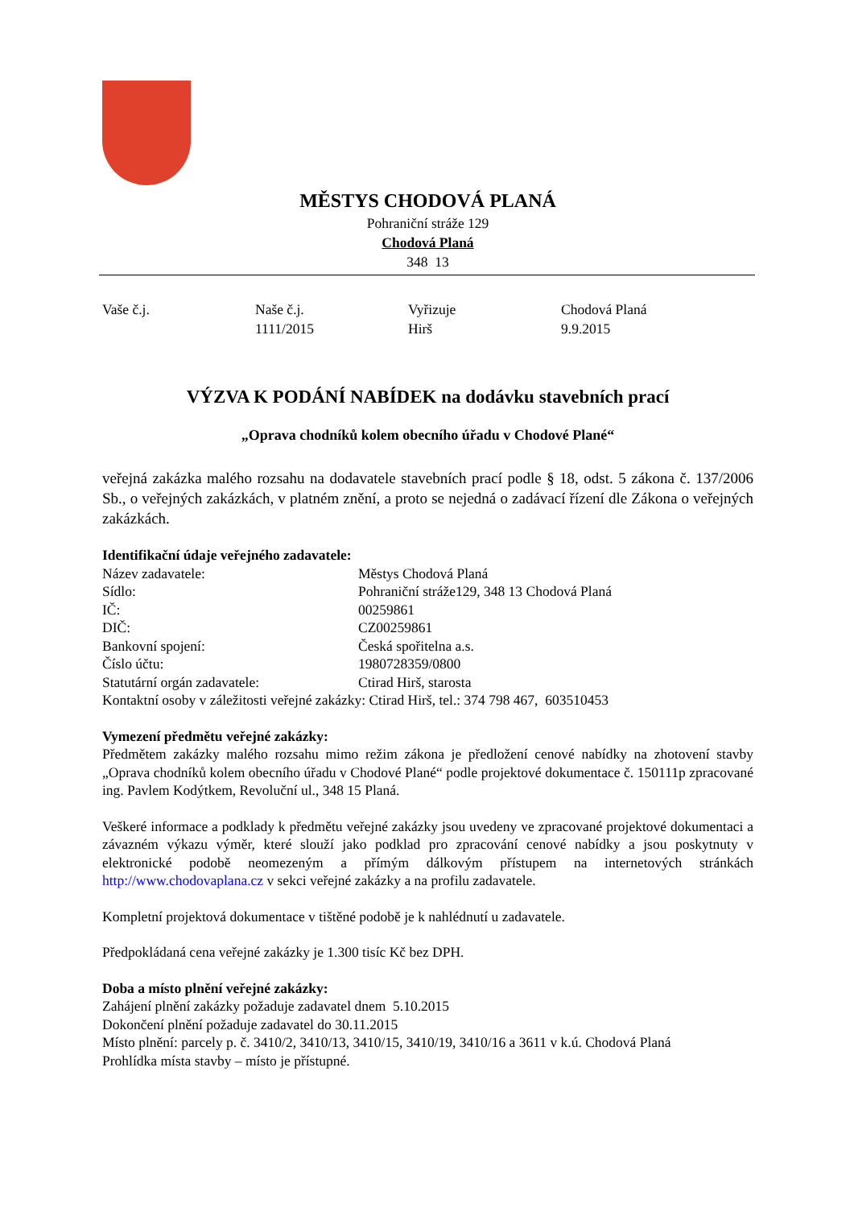MĚSTYS CHODOVÁ PLANÁ
Pohraniční stráže 129
Chodová Planá
348 13
Vaše č.j. Naše č.j.
1111/2015
Vyřizuje
Hirš
Chodová Planá
9.9.2015
VÝZVA K PODÁNÍ NABÍDEK na dodávku stavebních prací
„Oprava chodníků kolem obecního úřadu v Chodové Plané“
veřejná zakázka malého rozsahu na dodavatele stavebních prací podle § 18, odst. 5 zákona č. 137/2006 Sb., o veřejných zakázkách, v platném znění, a proto se nejedná o zadávací řízení dle Zákona o veřejných zakázkách.
Identifikační údaje veřejného zadavatele:
Název zadavatele: Městys Chodová Planá
Sídlo: Pohraniční stráže129, 348 13 Chodová Planá
IČ: 00259861
DIČ: CZ00259861
Bankovní spojení: Česká spořitelna a.s.
Číslo účtu: 1980728359/0800
Statutární orgán zadavatele: Ctirad Hirš, starosta
Kontaktní osoby v záležitosti veřejné zakázky: Ctirad Hirš, tel.: 374 798 467, 603510453
Vymezení předmětu veřejné zakázky:
Předmětem zakázky malého rozsahu mimo režim zákona je předložení cenové nabídky na zhotovení stavby „Oprava chodníků kolem obecního úřadu v Chodové Plané“ podle projektové dokumentace č. 150111p zpracované ing. Pavlem Kodýtkem, Revoluční ul., 348 15 Planá.
Veškeré informace a podklady k předmětu veřejné zakázky jsou uvedeny ve zpracované projektové dokumentaci a závazném výkazu výměr, které slouží jako podklad pro zpracování cenové nabídky a jsou poskytnuty v elektronické podobě neomezeným a přímým dálkovým přístupem na internetových stránkách http://www.chodovaplana.cz v sekci veřejné zakázky a na profilu zadavatele.
Kompletní projektová dokumentace v tištěné podobě je k nahlédnutí u zadavatele.
Předpokládaná cena veřejné zakázky je 1.300 tisíc Kč bez DPH.
Doba a místo plnění veřejné zakázky:
Zahájení plnění zakázky požaduje zadavatel dnem 5.10.2015
Dokončení plnění požaduje zadavatel do 30.11.2015
Místo plnění: parcely p. č. 3410/2, 3410/13, 3410/15, 3410/19, 3410/16 a 3611 v k.ú. Chodová Planá
Prohlídka místa stavby – místo je přístupné.